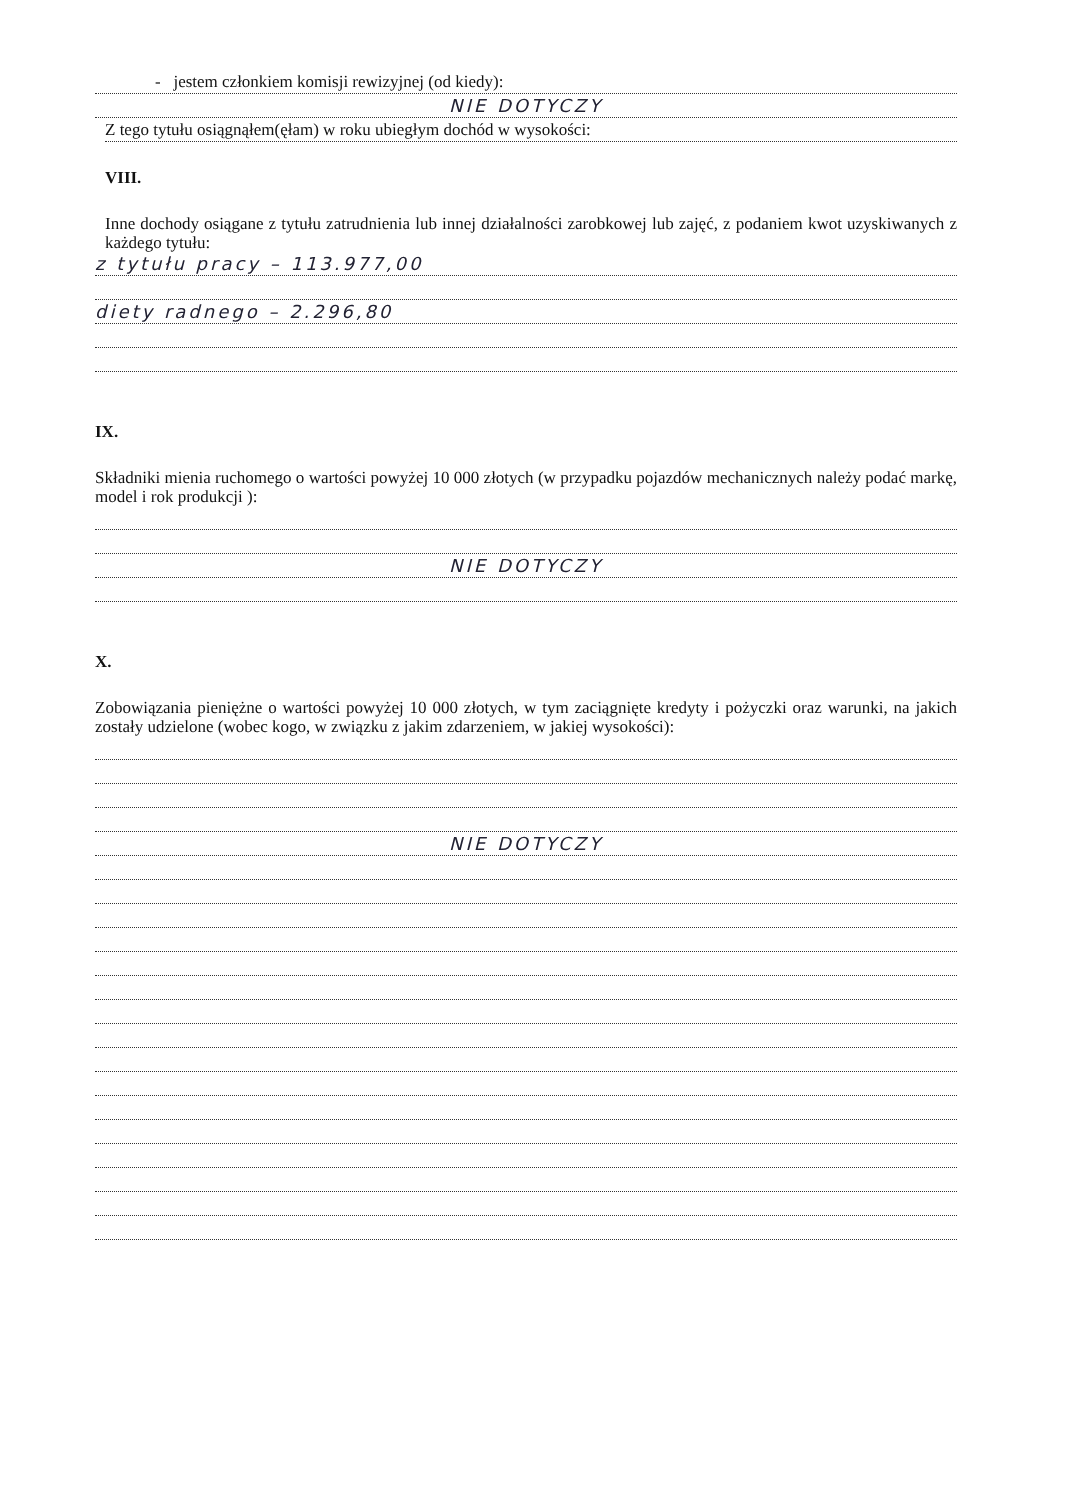- jestem członkiem komisji rewizyjnej (od kiedy):
NIE DOTYCZY
Z tego tytułu osiągnąłem(ęłam) w roku ubiegłym dochód w wysokości:
VIII.
Inne dochody osiągane z tytułu zatrudnienia lub innej działalności zarobkowej lub zajęć, z podaniem kwot uzyskiwanych z każdego tytułu:
z tytułu pracy – 113.977,00
diety radnego – 2.296,80
IX.
Składniki mienia ruchomego o wartości powyżej 10 000 złotych (w przypadku pojazdów mechanicznych należy podać markę, model i rok produkcji ):
NIE DOTYCZY
X.
Zobowiązania pieniężne o wartości powyżej 10 000 złotych, w tym zaciągnięte kredyty i pożyczki oraz warunki, na jakich zostały udzielone (wobec kogo, w związku z jakim zdarzeniem, w jakiej wysokości):
NIE DOTYCZY